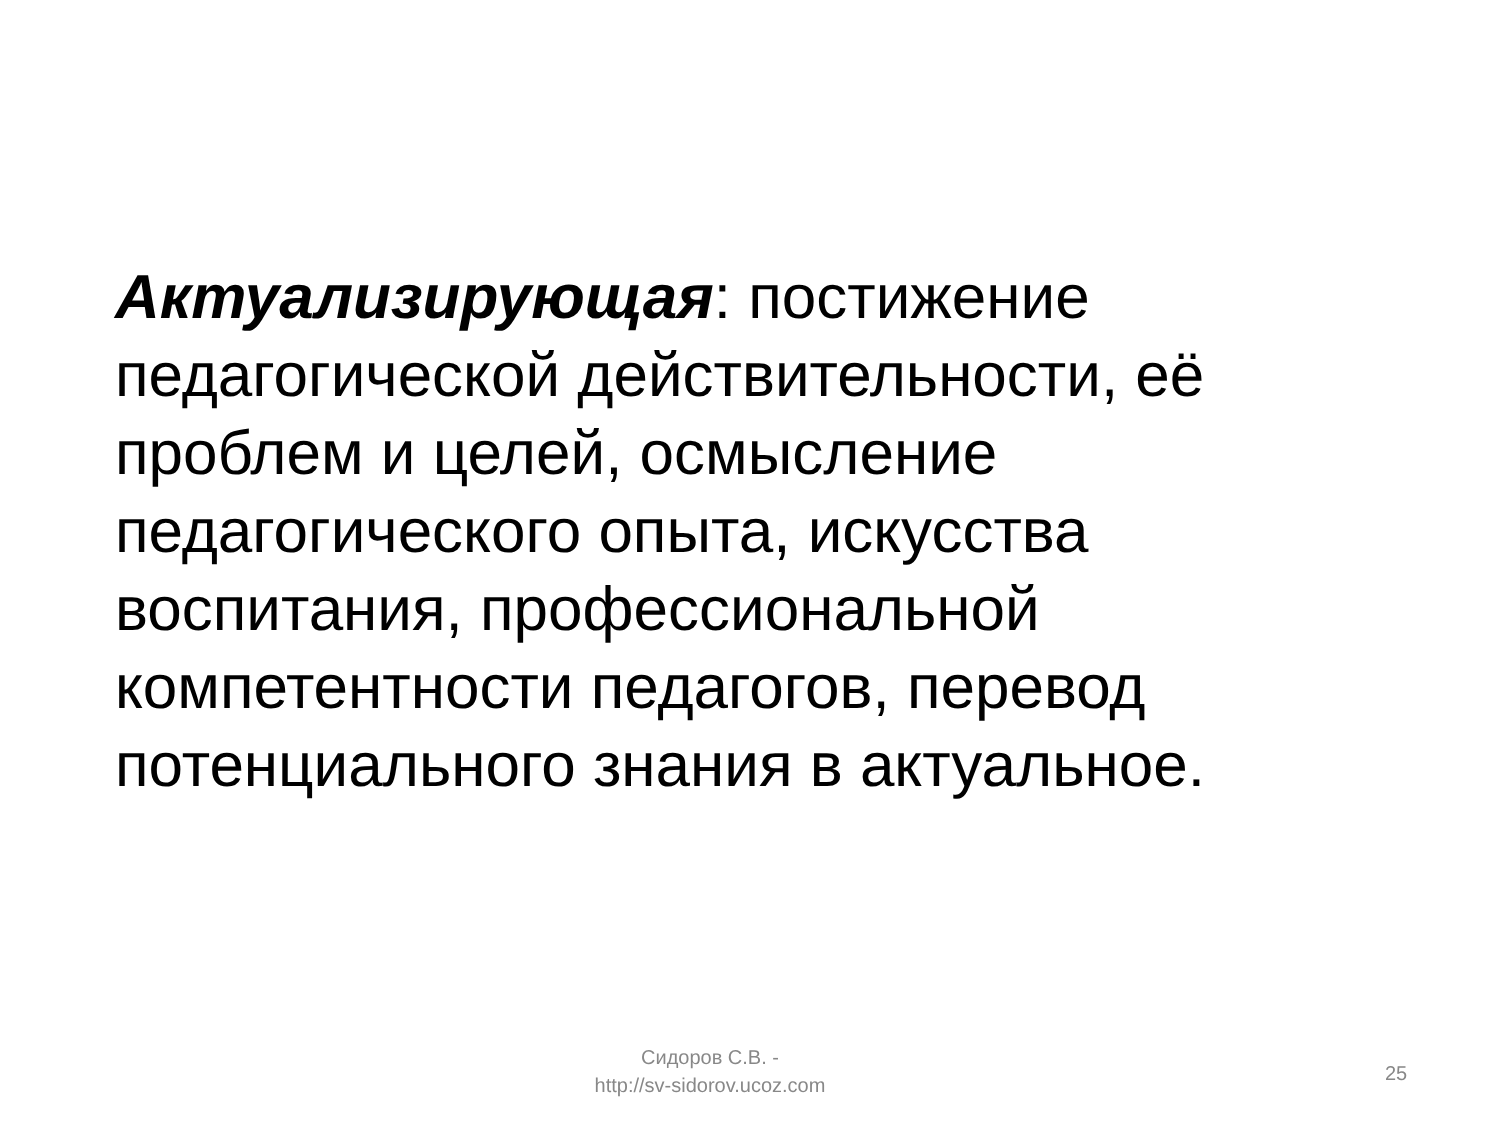Актуализирующая: постижение педагогической действительности, её проблем и целей, осмысление педагогического опыта, искусства воспитания, профессиональной компетентности педагогов, перевод потенциального знания в актуальное.
Сидоров С.В. -
http://sv-sidorov.ucoz.com
25